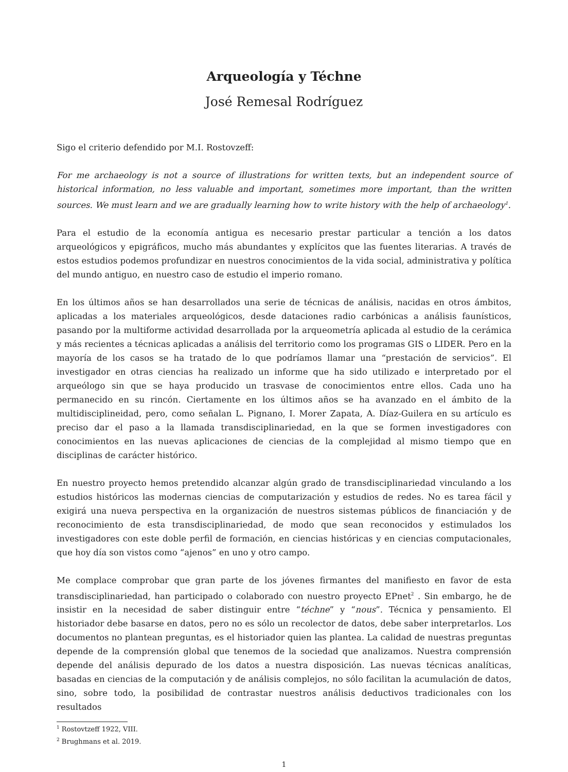Arqueología y Téchne
José Remesal Rodríguez
Sigo el criterio defendido por M.I. Rostovzeff:
For me archaeology is not a source of illustrations for written texts, but an independent source of historical information, no less valuable and important, sometimes more important, than the written sources. We must learn and we are gradually learning how to write history with the help of archaeology<sup>1</sup>.
Para el estudio de la economía antigua es necesario prestar particular a tención a los datos arqueológicos y epigráficos, mucho más abundantes y explícitos que las fuentes literarias. A través de estos estudios podemos profundizar en nuestros conocimientos de la vida social, administrativa y política del mundo antiguo, en nuestro caso de estudio el imperio romano.
En los últimos años se han desarrollados una serie de técnicas de análisis, nacidas en otros ámbitos, aplicadas a los materiales arqueológicos, desde dataciones radio carbónicas a análisis faunísticos, pasando por la multiforme actividad desarrollada por la arqueometría aplicada al estudio de la cerámica y más recientes a técnicas aplicadas a análisis del territorio como los programas GIS o LIDER. Pero en la mayoría de los casos se ha tratado de lo que podríamos llamar una “prestación de servicios”. El investigador en otras ciencias ha realizado un informe que ha sido utilizado e interpretado por el arqueólogo sin que se haya producido un trasvase de conocimientos entre ellos. Cada uno ha permanecido en su rincón. Ciertamente en los últimos años se ha avanzado en el ámbito de la multidisciplineidad, pero, como señalan L. Pignano, I. Morer Zapata, A. Díaz-Guilera en su artículo es preciso dar el paso a la llamada transdisciplinariedad, en la que se formen investigadores con conocimientos en las nuevas aplicaciones de ciencias de la complejidad al mismo tiempo que en disciplinas de carácter histórico.
En nuestro proyecto hemos pretendido alcanzar algún grado de transdisciplinariedad vinculando a los estudios históricos las modernas ciencias de computarización y estudios de redes. No es tarea fácil y exigirá una nueva perspectiva en la organización de nuestros sistemas públicos de financiación y de reconocimiento de esta transdisciplinariedad, de modo que sean reconocidos y estimulados los investigadores con este doble perfil de formación, en ciencias históricas y en ciencias computacionales, que hoy día son vistos como “ajenos” en uno y otro campo.
Me complace comprobar que gran parte de los jóvenes firmantes del manifiesto en favor de esta transdisciplinariedad, han participado o colaborado con nuestro proyecto EPnet<sup>2</sup> . Sin embargo, he de insistir en la necesidad de saber distinguir entre “téchne” y “nous”. Técnica y pensamiento. El historiador debe basarse en datos, pero no es sólo un recolector de datos, debe saber interpretarlos. Los documentos no plantean preguntas, es el historiador quien las plantea. La calidad de nuestras preguntas depende de la comprensión global que tenemos de la sociedad que analizamos. Nuestra comprensión depende del análisis depurado de los datos a nuestra disposición. Las nuevas técnicas analíticas, basadas en ciencias de la computación y de análisis complejos, no sólo facilitan la acumulación de datos, sino, sobre todo, la posibilidad de contrastar nuestros análisis deductivos tradicionales con los resultados
<sup>1</sup> Rostovtzeff 1922, VIII.
<sup>2</sup> Brughmans et al. 2019.
1